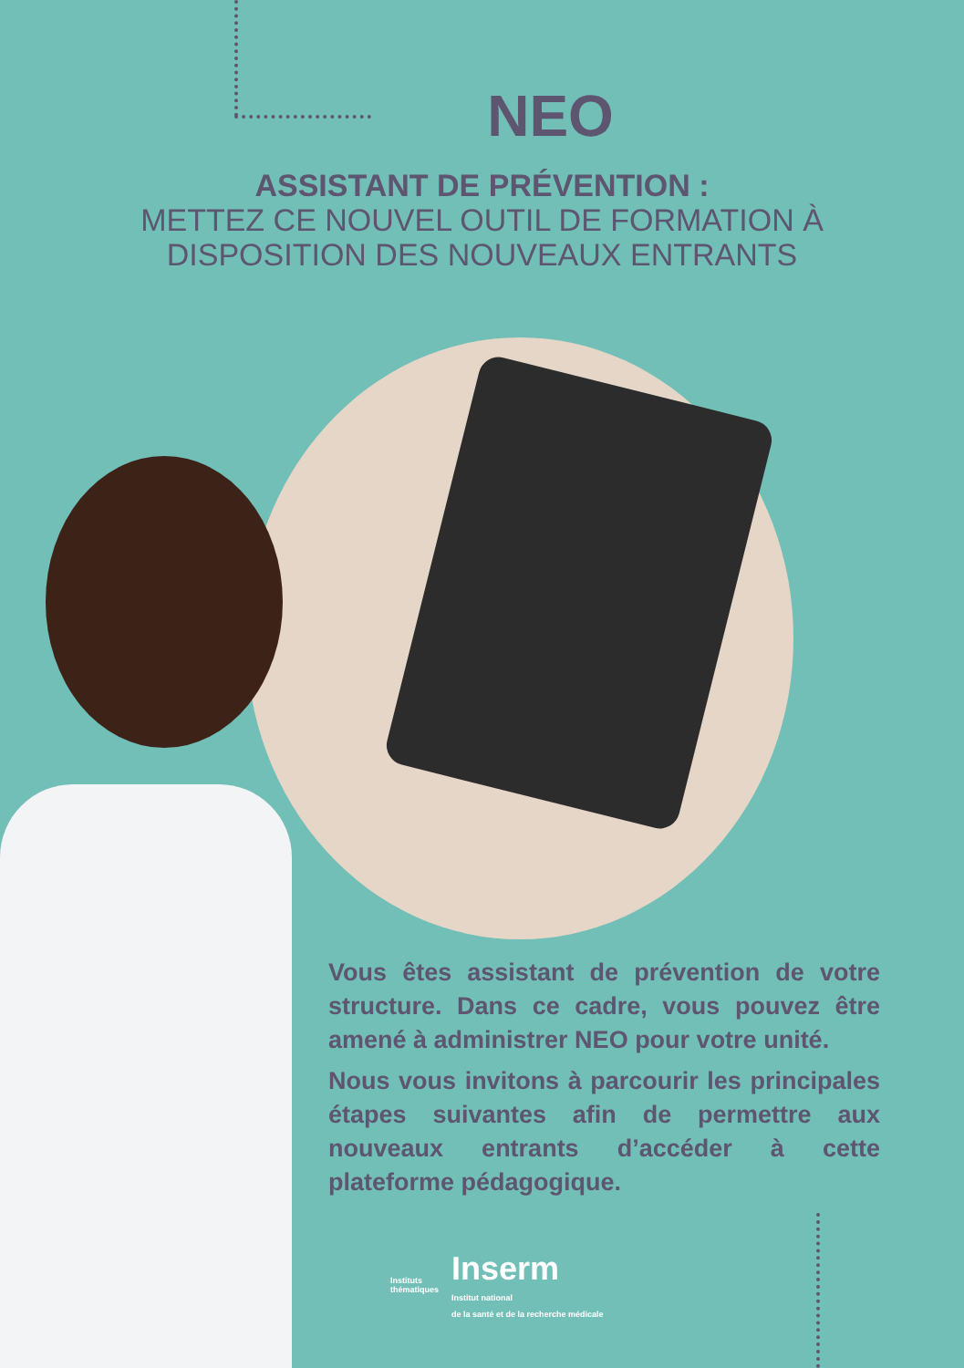NEO
ASSISTANT DE PRÉVENTION :
METTEZ CE NOUVEL OUTIL DE FORMATION À
DISPOSITION DES NOUVEAUX ENTRANTS
Vous êtes assistant de prévention de votre structure. Dans ce cadre, vous pouvez être amené à administrer NEO pour votre unité.
Nous vous invitons à parcourir les principales étapes suivantes afin de permettre aux nouveaux entrants d’accéder à cette plateforme pédagogique.
Instituts
thématiques
Inserm
Institut national
de la santé et de la recherche médicale